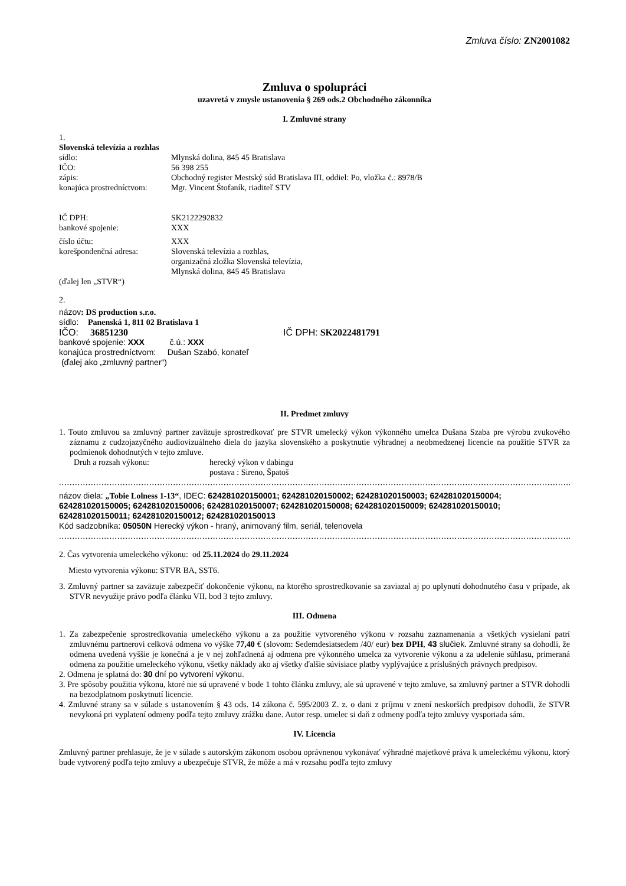Zmluva číslo: ZN2001082
Zmluva o spolupráci
uzavretá v zmysle ustanovenia § 269 ods.2 Obchodného zákonníka
I. Zmluvné strany
1.
Slovenská televízia a rozhlas
sídlo: Mlynská dolina, 845 45 Bratislava
IČO: 56 398 255
zápis: Obchodný register Mestský súd Bratislava III, oddiel: Po, vložka č.: 8978/B
konajúca prostredníctvom: Mgr. Vincent Štofaník, riaditeľ STV
IČ DPH: SK2122292832
bankové spojenie: XXX
číslo účtu: XXX
korešpondenčná adresa: Slovenská televízia a rozhlas,
organizačná zložka Slovenská televízia,
Mlynská dolina, 845 45 Bratislava
(ďalej len „STVR“)
2.
názov: DS production s.r.o.
sídlo: Panenská 1, 811 02 Bratislava 1
IČO: 36851230 IČ DPH: SK2022481791
bankové spojenie: XXX č.ú.: XXX
konajúca prostredníctvom: Dušan Szabó, konateľ
(ďalej ako „zmluvný partner“)
II. Predmet zmluvy
1. Touto zmluvou sa zmluvný partner zaväzuje sprostredkovať pre STVR umelecký výkon výkonného umelca Dušana Szaba pre výrobu zvukového záznamu z cudzojazyčného audiovizuálneho diela do jazyka slovenského a poskytnutie výhradnej a neobmedzenej licencie na použitie STVR za podmienok dohodnutých v tejto zmluve.
Druh a rozsah výkonu: herecký výkon v dabingu
postava : Sireno, Špatoš
..................................................................................................................................................................................................................
názov diela: „Tobie Lolness 1-13“, IDEC: 624281020150001; 624281020150002; 624281020150003; 624281020150004; 624281020150005; 624281020150006; 624281020150007; 624281020150008; 624281020150009; 624281020150010; 624281020150011; 624281020150012; 624281020150013
Kód sadzobníka: 05050N Herecký výkon - hraný, animovaný film, seriál, telenovela
..................................................................................................................................................................................................................
2. Čas vytvorenia umeleckého výkonu: od 25.11.2024 do 29.11.2024
Miesto vytvorenia výkonu: STVR BA, SST6.
3. Zmluvný partner sa zaväzuje zabezpečiť dokončenie výkonu, na ktorého sprostredkovanie sa zaviazal aj po uplynutí dohodnutého času v prípade, ak STVR nevyužije právo podľa článku VII. bod 3 tejto zmluvy.
III. Odmena
1. Za zabezpečenie sprostredkovania umeleckého výkonu a za použitie vytvoreného výkonu v rozsahu zaznamenania a všetkých vysielaní patrí zmluvnému partnerovi celková odmena vo výške 77,40 € (slovom: Sedemdesiatsedem /40/ eur) bez DPH, 43 slučiek. Zmluvné strany sa dohodli, že odmena uvedená vyššie je konečná a je v nej zohľadnená aj odmena pre výkonného umelca za vytvorenie výkonu a za udelenie súhlasu, primeraná odmena za použitie umeleckého výkonu, všetky náklady ako aj všetky ďalšie súvisiace platby vyplývajúce z príslušných právnych predpisov.
2. Odmena je splatná do: 30 dní po vytvorení výkonu.
3. Pre spôsoby použitia výkonu, ktoré nie sú upravené v bode 1 tohto článku zmluvy, ale sú upravené v tejto zmluve, sa zmluvný partner a STVR dohodli na bezodplatnom poskytnutí licencie.
4. Zmluvné strany sa v súlade s ustanovením § 43 ods. 14 zákona č. 595/2003 Z. z. o dani z príjmu v znení neskorších predpisov dohodli, že STVR nevykoná pri vyplatení odmeny podľa tejto zmluvy zrážku dane. Autor resp. umelec si daň z odmeny podľa tejto zmluvy vysporiada sám.
IV. Licencia
Zmluvný partner prehlasuje, že je v súlade s autorským zákonom osobou oprávnenou vykonávať výhradné majetkové práva k umeleckému výkonu, ktorý bude vytvorený podľa tejto zmluvy a ubezpečuje STVR, že môže a má v rozsahu podľa tejto zmluvy